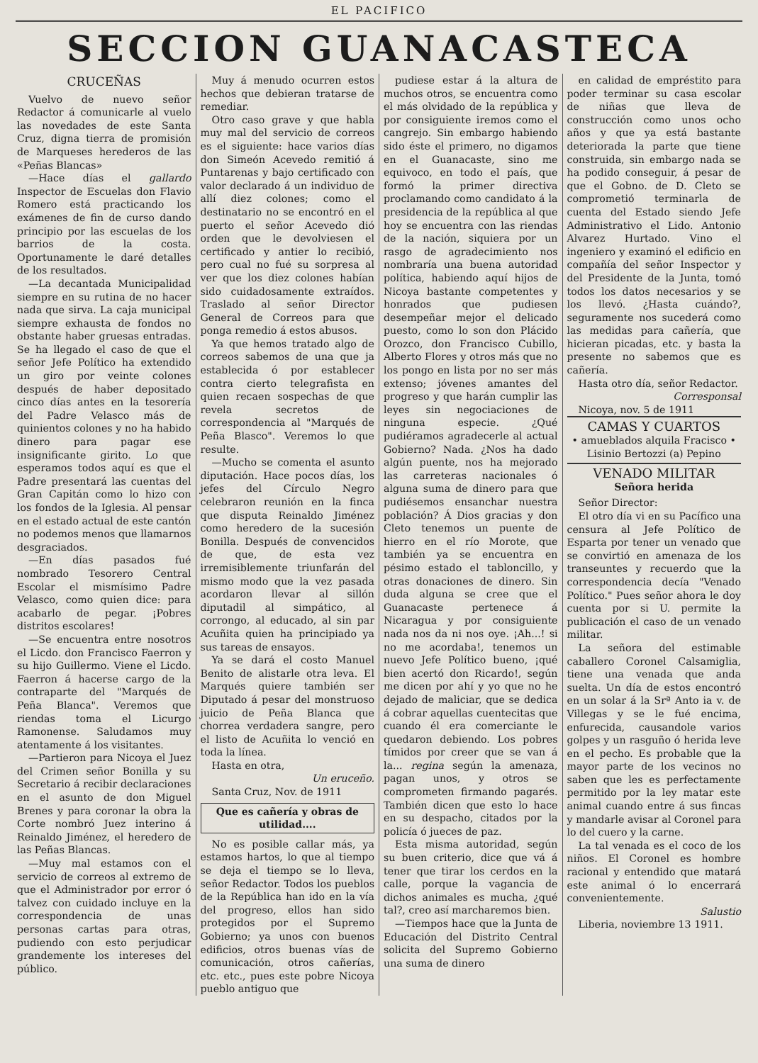EL PACIFICO
SECCION GUANACASTECA
CRUCEÑAS
Vuelvo de nuevo señor Redactor á comunicarle al vuelo las novedades de este Santa Cruz, digna tierra de promisión de Marqueses herederos de las «Peñas Blancas»
—Hace días el gallardo Inspector de Escuelas don Flavio Romero está practicando los exámenes de fin de curso dando principio por las escuelas de los barrios de la costa. Oportunamente le daré detalles de los resultados.
—La decantada Municipalidad siempre en su rutina de no hacer nada que sirva. La caja municipal siempre exhausta de fondos no obstante haber gruesas entradas. Se ha llegado el caso de que el señor Jefe Político ha extendido un giro por veinte colones después de haber depositado cinco días antes en la tesorería del Padre Velasco más de quinientos colones y no ha habido dinero para pagar ese insignificante girito. Lo que esperamos todos aquí es que el Padre presentará las cuentas del Gran Capitán como lo hizo con los fondos de la Iglesia. Al pensar en el estado actual de este cantón no podemos menos que llamarnos desgraciados.
—En días pasados fué nombrado Tesorero Central Escolar el mismísimo Padre Velasco, como quien dice: para acabarlo de pegar. ¡Pobres distritos escolares!
—Se encuentra entre nosotros el Licdo. don Francisco Faerron y su hijo Guillermo. Viene el Licdo. Faerron á hacerse cargo de la contraparte del "Marqués de Peña Blanca". Veremos que riendas toma el Licurgo Ramonense. Saludamos muy atentamente á los visitantes.
—Partieron para Nicoya el Juez del Crimen señor Bonilla y su Secretario á recibir declaraciones en el asunto de don Miguel Brenes y para coronar la obra la Corte nombró Juez interino á Reinaldo Jiménez, el heredero de las Peñas Blancas.
—Muy mal estamos con el servicio de correos al extremo de que el Administrador por error ó talvez con cuidado incluye en la correspondencia de unas personas cartas para otras, pudiendo con esto perjudicar grandemente los intereses del público.
Muy á menudo ocurren estos hechos que debieran tratarse de remediar.
Otro caso grave y que habla muy mal del servicio de correos es el siguiente: hace varios días don Simeón Acevedo remitió á Puntarenas y bajo certificado con valor declarado á un individuo de allí diez colones; como el destinatario no se encontró en el puerto el señor Acevedo dió orden que le devolviesen el certificado y antier lo recibió, pero cual no fué su sorpresa al ver que los diez colones habían sido cuidadosamente extraídos. Traslado al señor Director General de Correos para que ponga remedio á estos abusos.
Ya que hemos tratado algo de correos sabemos de una que ja establecida ó por establecer contra cierto telegrafista en quien recaen sospechas de que revela secretos de correspondencia al "Marqués de Peña Blasco". Veremos lo que resulte.
—Mucho se comenta el asunto diputación. Hace pocos días, los jefes del Círculo Negro celebraron reunión en la finca que disputa Reinaldo Jiménez como heredero de la sucesión Bonilla. Después de convencidos de que, de esta vez irremisiblemente triunfarán del mismo modo que la vez pasada acordaron llevar al sillón diputadil al simpático, al corrongo, al educado, al sin par Acuñita quien ha principiado ya sus tareas de ensayos.
Ya se dará el costo Manuel Benito de alistarle otra leva. El Marqués quiere también ser Diputado á pesar del monstruoso juicio de Peña Blanca que chorrea verdadera sangre, pero el listo de Acuñita lo venció en toda la línea.
Hasta en otra,
Un eruceño.
Santa Cruz, Nov. de 1911
Que es cañería y obras de utilidad....
No es posible callar más, ya estamos hartos, lo que al tiempo se deja el tiempo se lo lleva, señor Redactor. Todos los pueblos de la República han ido en la vía del progreso, ellos han sido protegidos por el Supremo Gobierno; ya unos con buenos edificios, otros buenas vías de comunicación, otros cañerías, etc. etc., pues este pobre Nicoya pueblo antiguo que
pudiese estar á la altura de muchos otros, se encuentra como el más olvidado de la república y por consiguiente iremos como el cangrejo. Sin embargo habiendo sido éste el primero, no digamos en el Guanacaste, sino me equivoco, en todo el país, que formó la primer directiva proclamando como candidato á la presidencia de la república al que hoy se encuentra con las riendas de la nación, siquiera por un rasgo de agradecimiento nos nombraría una buena autoridad política, habiendo aquí hijos de Nicoya bastante competentes y honrados que pudiesen desempeñar mejor el delicado puesto, como lo son don Plácido Orozco, don Francisco Cubillo, Alberto Flores y otros más que no los pongo en lista por no ser más extenso; jóvenes amantes del progreso y que harán cumplir las leyes sin negociaciones de ninguna especie. ¿Qué pudiéramos agradecerle al actual Gobierno? Nada. ¿Nos ha dado algún puente, nos ha mejorado las carreteras nacionales ó alguna suma de dinero para que pudiésemos ensanchar nuestra población? Á Dios gracias y don Cleto tenemos un puente de hierro en el río Morote, que también ya se encuentra en pésimo estado el tabloncillo, y otras donaciones de dinero. Sin duda alguna se cree que el Guanacaste pertenece á Nicaragua y por consiguiente nada nos da ni nos oye. ¡Ah...! si no me acordaba!, tenemos un nuevo Jefe Político bueno, ¡qué bien acertó don Ricardo!, según me dicen por ahí y yo que no he dejado de maliciar, que se dedica á cobrar aquellas cuentecitas que cuando él era comerciante le quedaron debiendo. Los pobres tímidos por creer que se van á la... regina según la amenaza, pagan unos, y otros se comprometen firmando pagarés. También dicen que esto lo hace en su despacho, citados por la policía ó jueces de paz.
Esta misma autoridad, según su buen criterio, dice que vá á tener que tirar los cerdos en la calle, porque la vagancia de dichos animales es mucha, ¿qué tal?, creo así marcharemos bien.
—Tiempos hace que la Junta de Educación del Distrito Central solicita del Supremo Gobierno una suma de dinero
en calidad de empréstito para poder terminar su casa escolar de niñas que lleva de construcción como unos ocho años y que ya está bastante deteriorada la parte que tiene construida, sin embargo nada se ha podido conseguir, á pesar de que el Gobno. de D. Cleto se comprometió terminarla de cuenta del Estado siendo Jefe Administrativo el Lido. Antonio Alvarez Hurtado. Vino el ingeniero y examinó el edificio en compañía del señor Inspector y del Presidente de la Junta, tomó todos los datos necesarios y se los llevó. ¿Hasta cuándo?, seguramente nos sucederá como las medidas para cañería, que hicieran picadas, etc. y basta la presente no sabemos que es cañería.
Hasta otro día, señor Redactor.
Corresponsal
Nicoya, nov. 5 de 1911
CAMAS Y CUARTOS
• amueblados alquila Fracisco •
Lisinio Bertozzi (a) Pepino
VENADO MILITAR
Señora herida
Señor Director:
El otro día vi en su Pacífico una censura al Jefe Político de Esparta por tener un venado que se convirtió en amenaza de los transeuntes y recuerdo que la correspondencia decía "Venado Político." Pues señor ahora le doy cuenta por si U. permite la publicación el caso de un venado militar.
La señora del estimable caballero Coronel Calsamiglia, tiene una venada que anda suelta. Un día de estos encontró en un solar á la Srª Anto ia v. de Villegas y se le fué encima, enfurecida, causandole varios golpes y un rasguño ó herida leve en el pecho. Es probable que la mayor parte de los vecinos no saben que les es perfectamente permitido por la ley matar este animal cuando entre á sus fincas y mandarle avisar al Coronel para lo del cuero y la carne.
La tal venada es el coco de los niños. El Coronel es hombre racional y entendido que matará este animal ó lo encerrará convenientemente.
Salustio
Liberia, noviembre 13 1911.